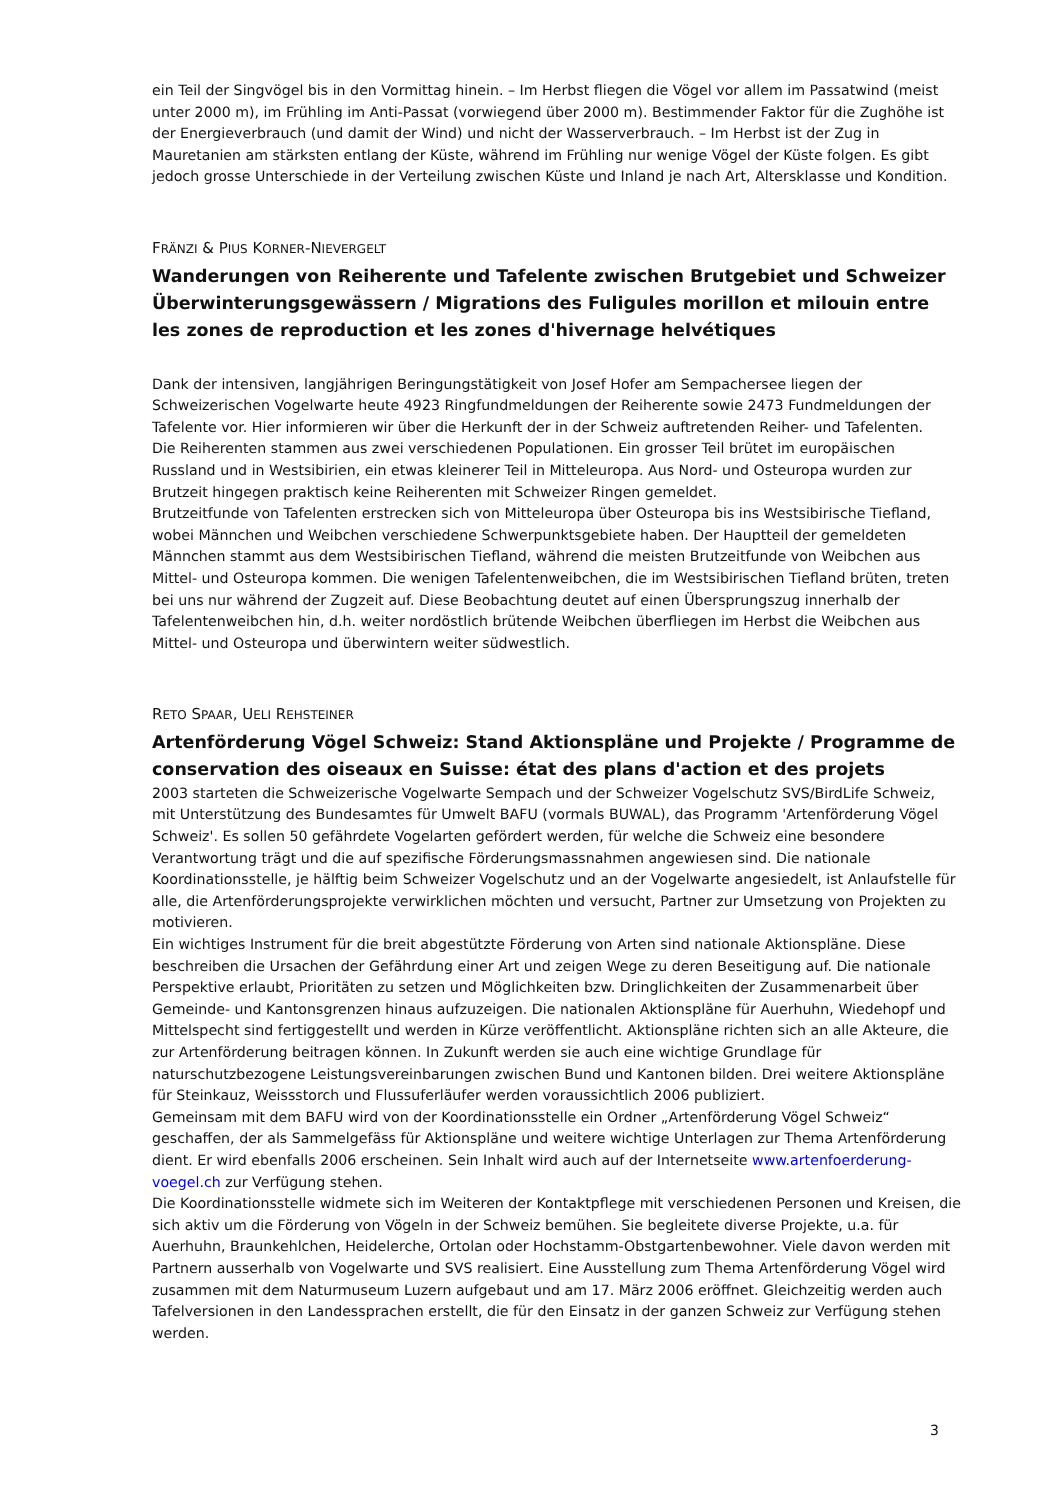ein Teil der Singvögel bis in den Vormittag hinein. – Im Herbst fliegen die Vögel vor allem im Passatwind (meist unter 2000 m), im Frühling im Anti-Passat (vorwiegend über 2000 m). Bestimmender Faktor für die Zughöhe ist der Energieverbrauch (und damit der Wind) und nicht der Wasserverbrauch. – Im Herbst ist der Zug in Mauretanien am stärksten entlang der Küste, während im Frühling nur wenige Vögel der Küste folgen. Es gibt jedoch grosse Unterschiede in der Verteilung zwischen Küste und Inland je nach Art, Altersklasse und Kondition.
FRÄNZI & PIUS KORNER-NIEVERGELT
Wanderungen von Reiherente und Tafelente zwischen Brutgebiet und Schweizer Überwinterungsgewässern / Migrations des Fuligules morillon et milouin entre les zones de reproduction et les zones d'hivernage helvétiques
Dank der intensiven, langjährigen Beringungstätigkeit von Josef Hofer am Sempachersee liegen der Schweizerischen Vogelwarte heute 4923 Ringfundmeldungen der Reiherente sowie 2473 Fundmeldungen der Tafelente vor. Hier informieren wir über die Herkunft der in der Schweiz auftretenden Reiher- und Tafelenten.
Die Reiherenten stammen aus zwei verschiedenen Populationen. Ein grosser Teil brütet im europäischen Russland und in Westsibirien, ein etwas kleinerer Teil in Mitteleuropa. Aus Nord- und Osteuropa wurden zur Brutzeit hingegen praktisch keine Reiherenten mit Schweizer Ringen gemeldet.
Brutzeitfunde von Tafelenten erstrecken sich von Mitteleuropa über Osteuropa bis ins Westsibirische Tiefland, wobei Männchen und Weibchen verschiedene Schwerpunktsgebiete haben. Der Hauptteil der gemeldeten Männchen stammt aus dem Westsibirischen Tiefland, während die meisten Brutzeitfunde von Weibchen aus Mittel- und Osteuropa kommen. Die wenigen Tafelentenweibchen, die im Westsibirischen Tiefland brüten, treten bei uns nur während der Zugzeit auf. Diese Beobachtung deutet auf einen Übersprungszug innerhalb der Tafelentenweibchen hin, d.h. weiter nordöstlich brütende Weibchen überfliegen im Herbst die Weibchen aus Mittel- und Osteuropa und überwintern weiter südwestlich.
RETO SPAAR, UELI REHSTEINER
Artenförderung Vögel Schweiz: Stand Aktionspläne und Projekte / Programme de conservation des oiseaux en Suisse: état des plans d'action et des projets
2003 starteten die Schweizerische Vogelwarte Sempach und der Schweizer Vogelschutz SVS/BirdLife Schweiz, mit Unterstützung des Bundesamtes für Umwelt BAFU (vormals BUWAL), das Programm 'Artenförderung Vögel Schweiz'. Es sollen 50 gefährdete Vogelarten gefördert werden, für welche die Schweiz eine besondere Verantwortung trägt und die auf spezifische Förderungsmassnahmen angewiesen sind. Die nationale Koordinationsstelle, je hälftig beim Schweizer Vogelschutz und an der Vogelwarte angesiedelt, ist Anlaufstelle für alle, die Artenförderungsprojekte verwirklichen möchten und versucht, Partner zur Umsetzung von Projekten zu motivieren.
Ein wichtiges Instrument für die breit abgestützte Förderung von Arten sind nationale Aktionspläne. Diese beschreiben die Ursachen der Gefährdung einer Art und zeigen Wege zu deren Beseitigung auf. Die nationale Perspektive erlaubt, Prioritäten zu setzen und Möglichkeiten bzw. Dringlichkeiten der Zusammenarbeit über Gemeinde- und Kantonsgrenzen hinaus aufzuzeigen. Die nationalen Aktionspläne für Auerhuhn, Wiedehopf und Mittelspecht sind fertiggestellt und werden in Kürze veröffentlicht. Aktionspläne richten sich an alle Akteure, die zur Artenförderung beitragen können. In Zukunft werden sie auch eine wichtige Grundlage für naturschutzbezogene Leistungsvereinbarungen zwischen Bund und Kantonen bilden. Drei weitere Aktionspläne für Steinkauz, Weissstorch und Flussuferläufer werden voraussichtlich 2006 publiziert.
Gemeinsam mit dem BAFU wird von der Koordinationsstelle ein Ordner „Artenförderung Vögel Schweiz“ geschaffen, der als Sammelgefäss für Aktionspläne und weitere wichtige Unterlagen zur Thema Artenförderung dient. Er wird ebenfalls 2006 erscheinen. Sein Inhalt wird auch auf der Internetseite www.artenfoerderung-voegel.ch zur Verfügung stehen.
Die Koordinationsstelle widmete sich im Weiteren der Kontaktpflege mit verschiedenen Personen und Kreisen, die sich aktiv um die Förderung von Vögeln in der Schweiz bemühen. Sie begleitete diverse Projekte, u.a. für Auerhuhn, Braunkehlchen, Heidelerche, Ortolan oder Hochstamm-Obstgartenbewohner. Viele davon werden mit Partnern ausserhalb von Vogelwarte und SVS realisiert. Eine Ausstellung zum Thema Artenförderung Vögel wird zusammen mit dem Naturmuseum Luzern aufgebaut und am 17. März 2006 eröffnet. Gleichzeitig werden auch Tafelversionen in den Landessprachen erstellt, die für den Einsatz in der ganzen Schweiz zur Verfügung stehen werden.
3